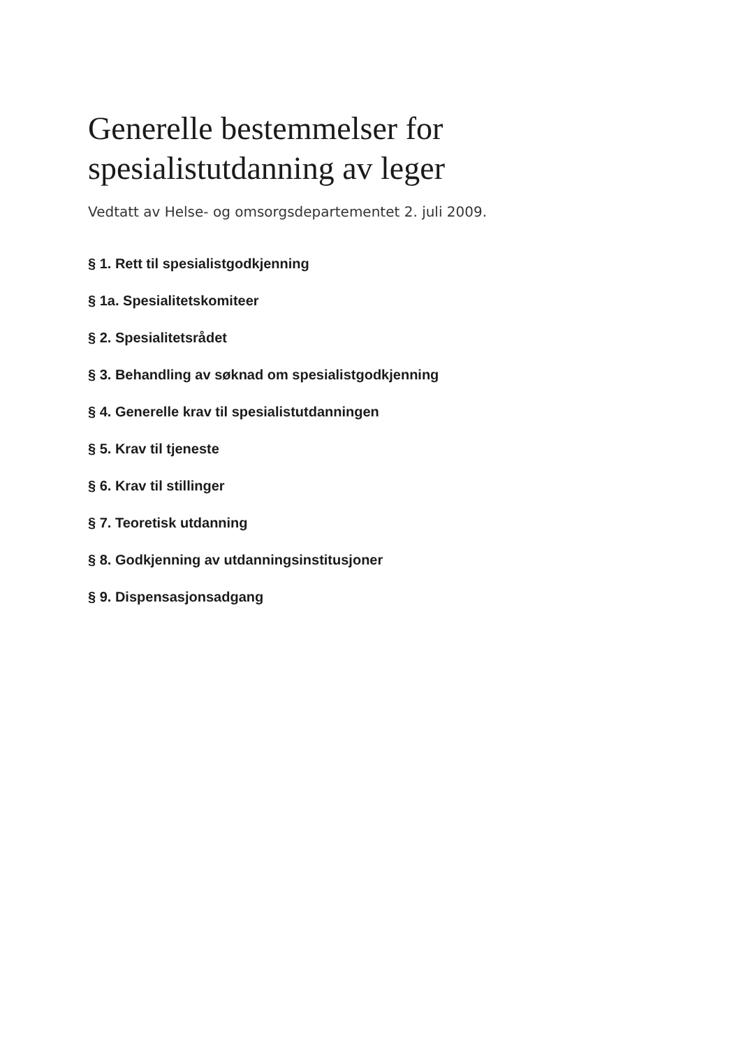Generelle bestemmelser for
spesialistutdanning av leger
Vedtatt av Helse- og omsorgsdepartementet 2. juli 2009.
§ 1. Rett til spesialistgodkjenning
§ 1a. Spesialitetskomiteer
§ 2. Spesialitetsrådet
§ 3. Behandling av søknad om spesialistgodkjenning
§ 4. Generelle krav til spesialistutdanningen
§ 5. Krav til tjeneste
§ 6. Krav til stillinger
§ 7. Teoretisk utdanning
§ 8. Godkjenning av utdanningsinstitusjoner
§ 9. Dispensasjonsadgang